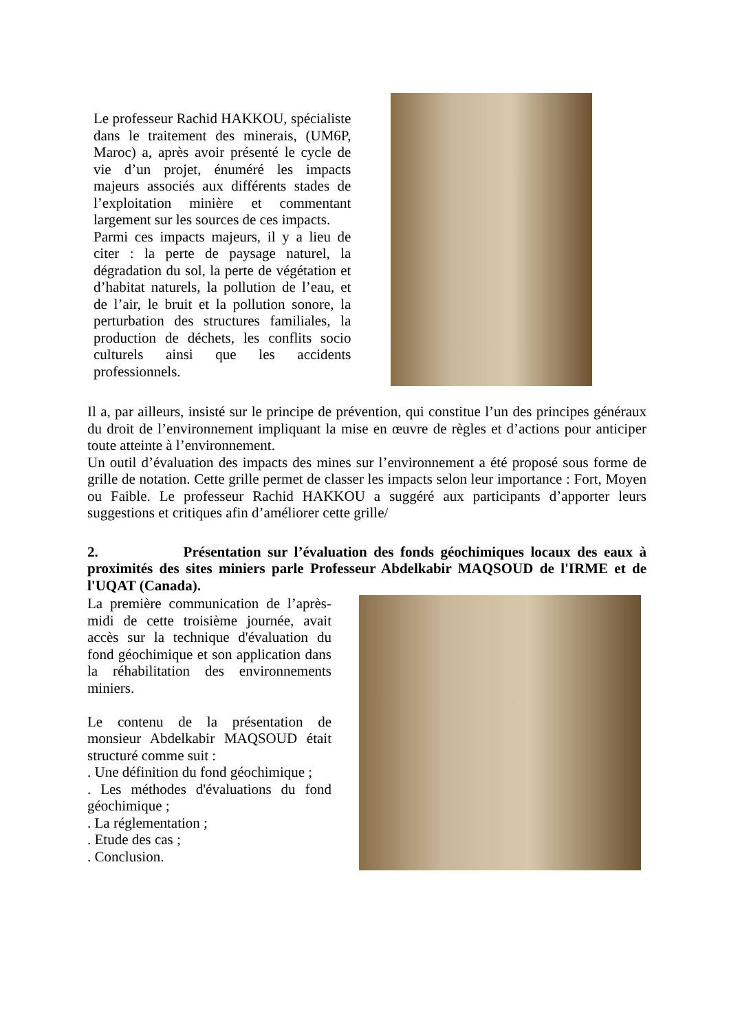Le professeur Rachid HAKKOU, spécialiste dans le traitement des minerais, (UM6P, Maroc) a, après avoir présenté le cycle de vie d’un projet, énuméré les impacts majeurs associés aux différents stades de l’exploitation minière et commentant largement sur les sources de ces impacts.
Parmi ces impacts majeurs, il y a lieu de citer : la perte de paysage naturel, la dégradation du sol, la perte de végétation et d’habitat naturels, la pollution de l’eau, et de l’air, le bruit et la pollution sonore, la perturbation des structures familiales, la production de déchets, les conflits socio culturels ainsi que les accidents professionnels.
Il a, par ailleurs, insisté sur le principe de prévention, qui constitue l’un des principes généraux du droit de l’environnement impliquant la mise en œuvre de règles et d’actions pour anticiper toute atteinte à l’environnement.
Un outil d’évaluation des impacts des mines sur l’environnement a été proposé sous forme de grille de notation. Cette grille permet de classer les impacts selon leur importance : Fort, Moyen ou Faible. Le professeur Rachid HAKKOU a suggéré aux participants d’apporter leurs suggestions et critiques afin d’améliorer cette grille/
2. Présentation sur l’évaluation des fonds géochimiques locaux des eaux à proximités des sites miniers parle Professeur Abdelkabir MAQSOUD de l'IRME et de l'UQAT (Canada).
La première communication de l’après-midi de cette troisième journée, avait accès sur la technique d'évaluation du fond géochimique et son application dans la réhabilitation des environnements miniers.
Le contenu de la présentation de monsieur Abdelkabir MAQSOUD était structuré comme suit :
. Une définition du fond géochimique ;
. Les méthodes d'évaluations du fond géochimique ;
. La réglementation ;
. Etude des cas ;
. Conclusion.